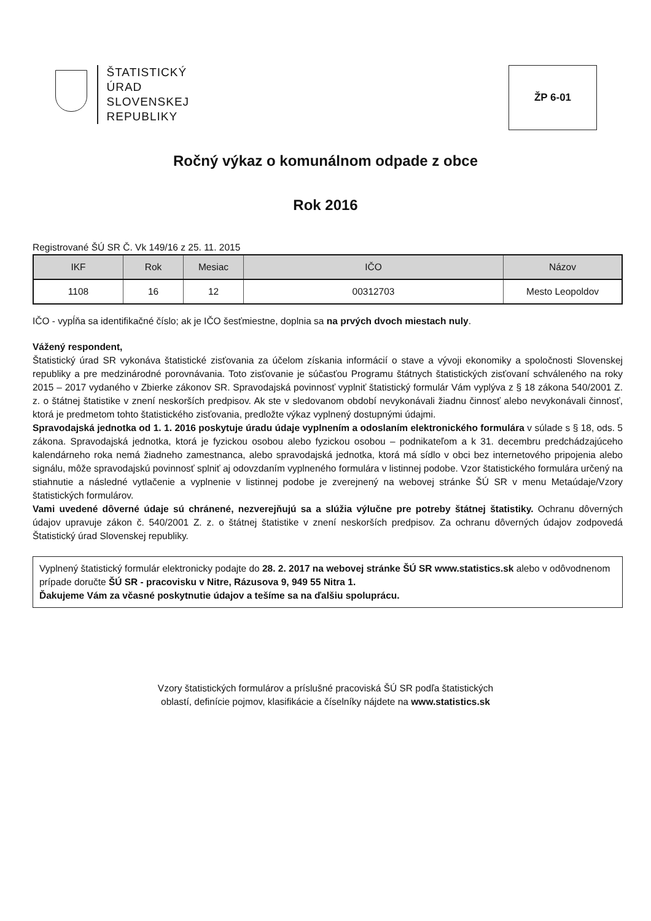ŠTATISTICKÝ
ÚRAD
SLOVENSKEJ
REPUBLIKY
ŽP 6-01
Ročný výkaz o komunálnom odpade z obce
Rok 2016
Registrované ŠÚ SR Č. Vk 149/16 z 25. 11. 2015
| IKF | Rok | Mesiac | IČO | Názov |
| --- | --- | --- | --- | --- |
| 1108 | 16 | 12 | 00312703 | Mesto Leopoldov |
IČO - vypĺňa sa identifikačné číslo; ak je IČO šesťmiestne, doplnia sa na prvých dvoch miestach nuly.
Vážený respondent,
Štatistický úrad SR vykonáva štatistické zisťovania za účelom získania informácií o stave a vývoji ekonomiky a spoločnosti Slovenskej republiky a pre medzinárodné porovnávania. Toto zisťovanie je súčasťou Programu štátnych štatistických zisťovaní schváleného na roky 2015 – 2017 vydaného v Zbierke zákonov SR. Spravodajská povinnosť vyplniť štatistický formulár Vám vyplýva z § 18 zákona 540/2001 Z. z. o štátnej štatistike v znení neskorších predpisov. Ak ste v sledovanom období nevykonávali žiadnu činnosť alebo nevykonávali činnosť, ktorá je predmetom tohto štatistického zisťovania, predložte výkaz vyplnený dostupnými údajmi.
Spravodajská jednotka od 1. 1. 2016 poskytuje úradu údaje vyplnením a odoslaním elektronického formulára v súlade s § 18, ods. 5 zákona. Spravodajská jednotka, ktorá je fyzickou osobou alebo fyzickou osobou – podnikateľom a k 31. decembru predchádzajúceho kalendárneho roka nemá žiadneho zamestnanca, alebo spravodajská jednotka, ktorá má sídlo v obci bez internetového pripojenia alebo signálu, môže spravodajskú povinnosť splniť aj odovzdaním vyplneného formulára v listinnej podobe. Vzor štatistického formulára určený na stiahnutie a následné vytlačenie a vyplnenie v listinnej podobe je zverejnený na webovej stránke ŠÚ SR v menu Metaúdaje/Vzory štatistických formulárov.
Vami uvedené dôverné údaje sú chránené, nezverejňujú sa a slúžia výlučne pre potreby štátnej štatistiky. Ochranu dôverných údajov upravuje zákon č. 540/2001 Z. z. o štátnej štatistike v znení neskorších predpisov. Za ochranu dôverných údajov zodpovedá Štatistický úrad Slovenskej republiky.
Vyplnený štatistický formulár elektronicky podajte do 28. 2. 2017 na webovej stránke ŠÚ SR www.statistics.sk alebo v odôvodnenom prípade doručte ŠÚ SR - pracovisku v Nitre, Rázusova 9, 949 55 Nitra 1.
Ďakujeme Vám za včasné poskytnutie údajov a tešíme sa na ďalšiu spoluprácu.
Vzory štatistických formulárov a príslušné pracoviská ŠÚ SR podľa štatistických
oblastí, definície pojmov, klasifikácie a číselníky nájdete na www.statistics.sk